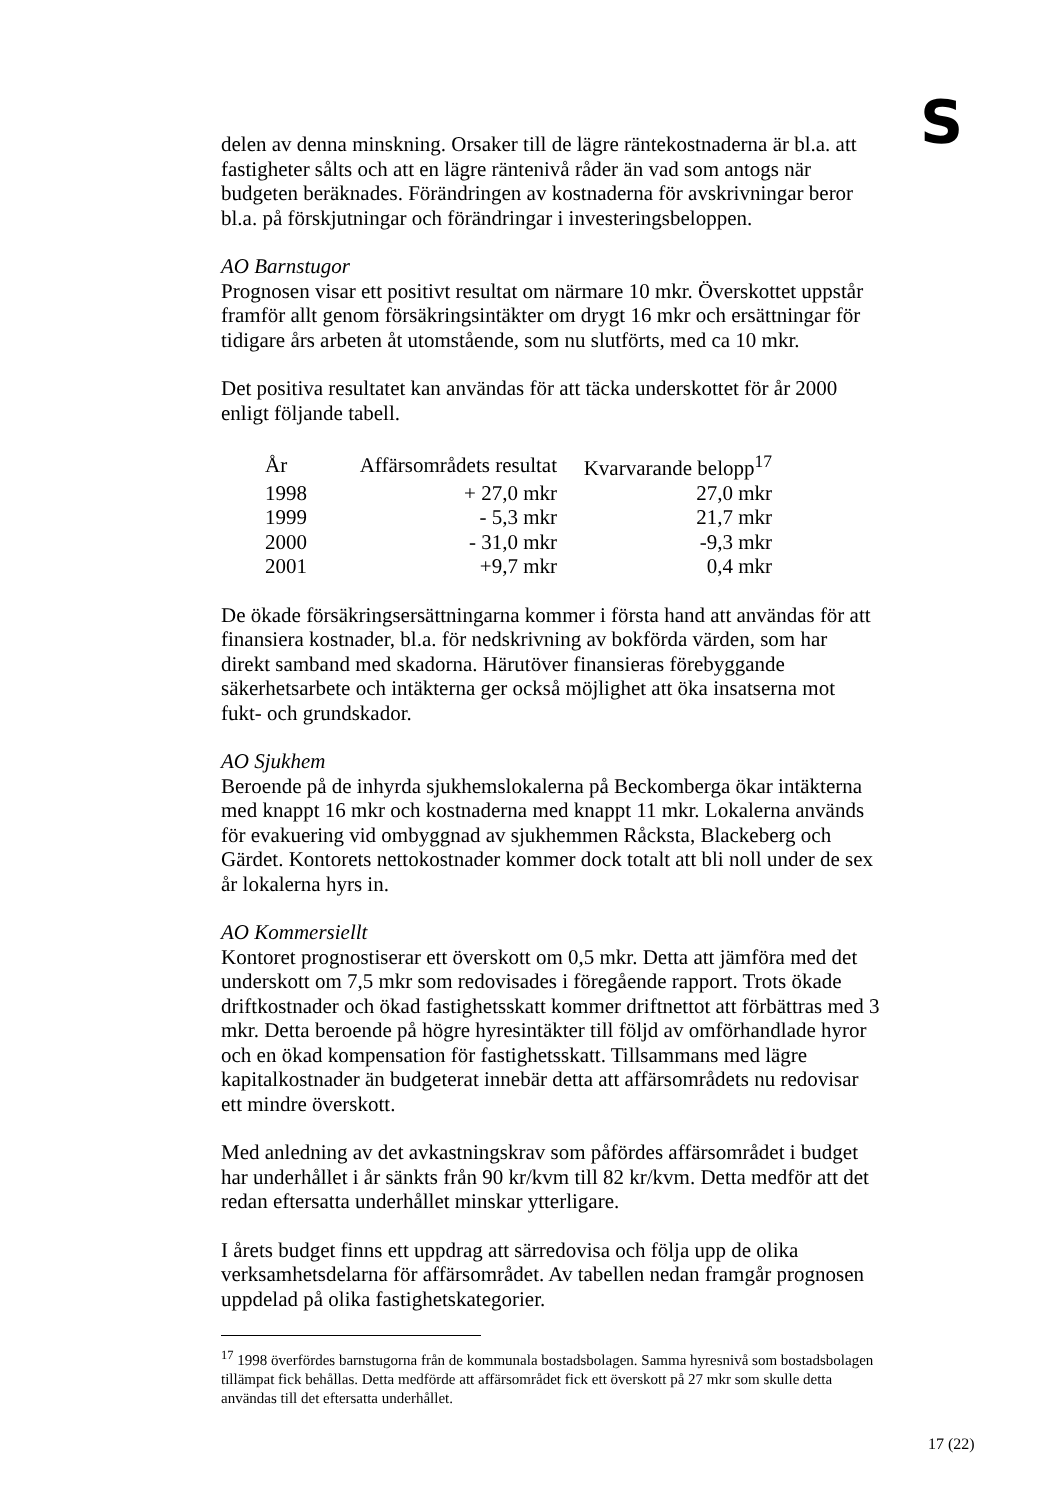S
delen av denna minskning. Orsaker till de lägre räntekostnaderna är bl.a. att fastigheter sålts och att en lägre räntenivå råder än vad som antogs när budgeten beräknades. Förändringen av kostnaderna för avskrivningar beror bl.a. på förskjutningar och förändringar i investeringsbeloppen.
AO Barnstugor
Prognosen visar ett positivt resultat om närmare 10 mkr. Överskottet uppstår framför allt genom försäkringsintäkter om drygt 16 mkr och ersättningar för tidigare års arbeten åt utomstående, som nu slutförts, med ca 10 mkr.
Det positiva resultatet kan användas för att täcka underskottet för år 2000 enligt följande tabell.
| År | Affärsområdets resultat | Kvarvarande belopp<sup>17</sup> |
| --- | --- | --- |
| 1998 | + 27,0 mkr | 27,0 mkr |
| 1999 | - 5,3 mkr | 21,7 mkr |
| 2000 | - 31,0 mkr | -9,3 mkr |
| 2001 | +9,7 mkr | 0,4 mkr |
De ökade försäkringsersättningarna kommer i första hand att användas för att finansiera kostnader, bl.a. för nedskrivning av bokförda värden, som har direkt samband med skadorna. Härutöver finansieras förebyggande säkerhetsarbete och intäkterna ger också möjlighet att öka insatserna mot fukt- och grundskador.
AO Sjukhem
Beroende på de inhyrda sjukhemslokalerna på Beckomberga ökar intäkterna med knappt 16 mkr och kostnaderna med knappt 11 mkr. Lokalerna används för evakuering vid ombyggnad av sjukhemmen Råcksta, Blackeberg och Gärdet. Kontorets nettokostnader kommer dock totalt att bli noll under de sex år lokalerna hyrs in.
AO Kommersiellt
Kontoret prognostiserar ett överskott om 0,5 mkr. Detta att jämföra med det underskott om 7,5 mkr som redovisades i föregående rapport. Trots ökade driftkostnader och ökad fastighetsskatt kommer driftnettot att förbättras med 3 mkr. Detta beroende på högre hyresintäkter till följd av omförhandlade hyror och en ökad kompensation för fastighetsskatt. Tillsammans med lägre kapitalkostnader än budgeterat innebär detta att affärsområdets nu redovisar ett mindre överskott.
Med anledning av det avkastningskrav som påfördes affärsområdet i budget har underhållet i år sänkts från 90 kr/kvm till 82 kr/kvm. Detta medför att det redan eftersatta underhållet minskar ytterligare.
I årets budget finns ett uppdrag att särredovisa och följa upp de olika verksamhetsdelarna för affärsområdet. Av tabellen nedan framgår prognosen uppdelad på olika fastighetskategorier.
<sup>17</sup> 1998 överfördes barnstugorna från de kommunala bostadsbolagen. Samma hyresnivå som bostadsbolagen tillämpat fick behållas. Detta medförde att affärsområdet fick ett överskott på 27 mkr som skulle detta användas till det eftersatta underhållet.
17 (22)